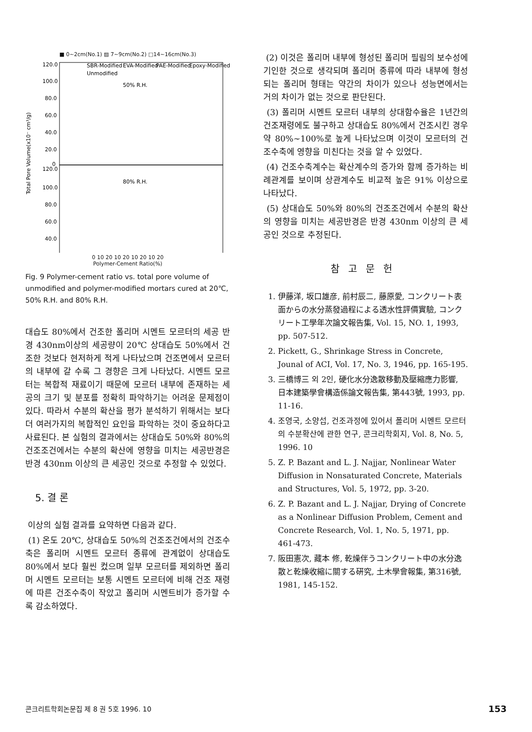■ 0~2cm(No.1) ▨ 7~9cm(No.2) □14~16cm(No.3)
Total Pore Volume(x10⁻ cm³/g)
120.0
100.0
80.0
60.0
40.0
20.0
0
120.0
100.0
80.0
60.0
40.0
SBR-Modified
EVA-Modified
PAE-Modified
Epoxy-Modified
Unmodified
50% R.H.
80% R.H.
0 10 20 10 20 10 20 10 20
Polymer-Cement Ratio(%)
Fig. 9 Polymer-cement ratio vs. total pore volume of unmodified and polymer-modified mortars cured at 20℃, 50% R.H. and 80% R.H.
대습도 80%에서 건조한 폴리머 시멘트 모르터의 세공 반경 430nm이상의 세공량이 20℃ 상대습도 50%에서 건조한 것보다 현저하게 적게 나타났으며 건조면에서 모르터의 내부에 갈 수록 그 경향은 크게 나타났다. 시멘트 모르터는 복합적 재료이기 때문에 모르터 내부에 존재하는 세공의 크기 및 분포를 정확히 파악하기는 어려운 문제점이 있다. 따라서 수분의 확산을 평가 분석하기 위해서는 보다 더 여러가지의 복합적인 요인을 파악하는 것이 중요하다고 사료된다. 본 실험의 결과에서는 상대습도 50%와 80%의 건조조건에서는 수분의 확산에 영향을 미치는 세공반경은 반경 430nm 이상의 큰 세공인 것으로 추정할 수 있었다.
5. 결 론
이상의 실험 결과를 요약하면 다음과 같다.
(1) 온도 20℃, 상대습도 50%의 건조조건에서의 건조수축은 폴리머 시멘트 모르터 종류에 관계없이 상대습도 80%에서 보다 훨씬 컸으며 일부 모르터를 제외하면 폴리머 시멘트 모르터는 보통 시멘트 모르터에 비해 건조 재령에 따른 건조수축이 작았고 폴리머 시멘트비가 증가할 수록 감소하였다.
(2) 이것은 폴리머 내부에 형성된 폴리머 필림의 보수성에 기인한 것으로 생각되며 폴리머 종류에 따라 내부에 형성되는 폴리머 형태는 약간의 차이가 있으나 성능면에서는 거의 차이가 없는 것으로 판단된다.
(3) 폴리머 시멘트 모르터 내부의 상대함수율은 1년간의 건조재령에도 불구하고 상대습도 80%에서 건조시킨 경우 약 80%~100%로 높게 나타났으며 이것이 모르터의 건조수축에 영향을 미친다는 것을 알 수 있었다.
(4) 건조수축계수는 확산계수의 증가와 함께 증가하는 비례관계를 보이며 상관계수도 비교적 높은 91% 이상으로 나타났다.
(5) 상대습도 50%와 80%의 건조조건에서 수분의 확산의 영향을 미치는 세공반경은 반경 430nm 이상의 큰 세공인 것으로 추정된다.
참고문헌
1. 伊藤洋, 坂口雄彦, 前村辰二, 藤原愛, コンクリート表面からの水分蒸發過程による透水性評價實驗, コンクリート工學年次論文報告集, Vol. 15, NO. 1, 1993, pp. 507-512.
2. Pickett, G., Shrinkage Stress in Concrete, Jounal of ACI, Vol. 17, No. 3, 1946, pp. 165-195.
3. 三橋博三 외 2인, 硬化水分逸散移動及壓縮應力影響, 日本建築學會構造係論文報告集, 第443號, 1993, pp. 11-16.
4. 조영국, 소양섭, 건조과정에 있어서 폴리머 시멘트 모르터의 수분확산에 관한 연구, 콘크리학회지, Vol. 8, No. 5, 1996. 10
5. Z. P. Bazant and L. J. Najjar, Nonlinear Water Diffusion in Nonsaturated Concrete, Materials and Structures, Vol. 5, 1972, pp. 3-20.
6. Z. P. Bazant and L. J. Najjar, Drying of Concrete as a Nonlinear Diffusion Problem, Cement and Concrete Research, Vol. 1, No. 5, 1971, pp. 461-473.
7. 阪田憲次, 藏本 修, 乾燥伴うコンクリート中の水分逸散と乾燥收縮に關する硏究, 土木學會報集, 第316號, 1981, 145-152.
콘크리트학회논문집 제 8 권 5호 1996. 10 153